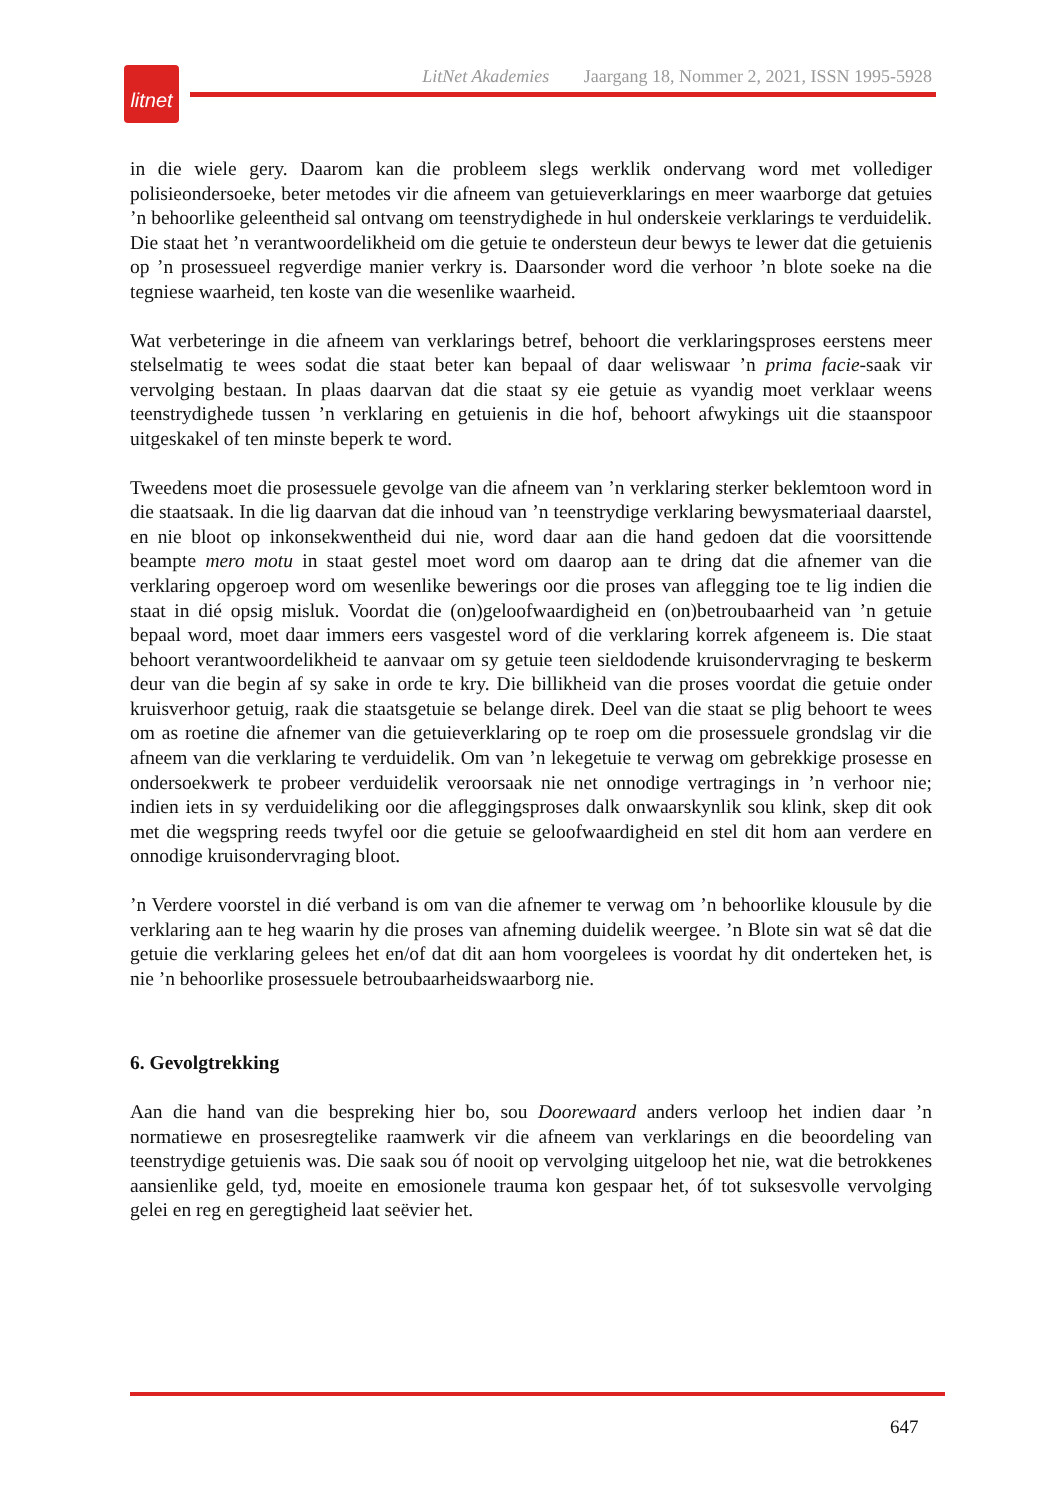litnet
LitNet Akademies Jaargang 18, Nommer 2, 2021, ISSN 1995-5928
in die wiele gery. Daarom kan die probleem slegs werklik ondervang word met vollediger polisieondersoeke, beter metodes vir die afneem van getuieverklarings en meer waarborge dat getuies ’n behoorlike geleentheid sal ontvang om teenstrydighede in hul onderskeie verklarings te verduidelik. Die staat het ’n verantwoordelikheid om die getuie te ondersteun deur bewys te lewer dat die getuienis op ’n prosessueel regverdige manier verkry is. Daarsonder word die verhoor ’n blote soeke na die tegniese waarheid, ten koste van die wesenlike waarheid.
Wat verbeteringe in die afneem van verklarings betref, behoort die verklaringsproses eerstens meer stelselmatig te wees sodat die staat beter kan bepaal of daar weliswaar ’n prima facie-saak vir vervolging bestaan. In plaas daarvan dat die staat sy eie getuie as vyandig moet verklaar weens teenstrydighede tussen ’n verklaring en getuienis in die hof, behoort afwykings uit die staanspoor uitgeskakel of ten minste beperk te word.
Tweedens moet die prosessuele gevolge van die afneem van ’n verklaring sterker beklemtoon word in die staatsaak. In die lig daarvan dat die inhoud van ’n teenstrydige verklaring bewysmateriaal daarstel, en nie bloot op inkonsekwentheid dui nie, word daar aan die hand gedoen dat die voorsittende beampte mero motu in staat gestel moet word om daarop aan te dring dat die afnemer van die verklaring opgeroep word om wesenlike bewerings oor die proses van aflegging toe te lig indien die staat in dié opsig misluk. Voordat die (on)geloofwaardigheid en (on)betroubaarheid van ’n getuie bepaal word, moet daar immers eers vasgestel word of die verklaring korrek afgeneem is. Die staat behoort verantwoordelikheid te aanvaar om sy getuie teen sieldodende kruisondervraging te beskerm deur van die begin af sy sake in orde te kry. Die billikheid van die proses voordat die getuie onder kruisverhoor getuig, raak die staatsgetuie se belange direk. Deel van die staat se plig behoort te wees om as roetine die afnemer van die getuieverklaring op te roep om die prosessuele grondslag vir die afneem van die verklaring te verduidelik. Om van ’n lekegetuie te verwag om gebrekkige prosesse en ondersoekwerk te probeer verduidelik veroorsaak nie net onnodige vertragings in ’n verhoor nie; indien iets in sy verduideliking oor die afleggingsproses dalk onwaarskynlik sou klink, skep dit ook met die wegspring reeds twyfel oor die getuie se geloofwaardigheid en stel dit hom aan verdere en onnodige kruisondervraging bloot.
’n Verdere voorstel in dié verband is om van die afnemer te verwag om ’n behoorlike klousule by die verklaring aan te heg waarin hy die proses van afneming duidelik weergee. ’n Blote sin wat sê dat die getuie die verklaring gelees het en/of dat dit aan hom voorgelees is voordat hy dit onderteken het, is nie ’n behoorlike prosessuele betroubaarheidswaarborg nie.
6. Gevolgtrekking
Aan die hand van die bespreking hier bo, sou Doorewaard anders verloop het indien daar ’n normatiewe en prosesregtelike raamwerk vir die afneem van verklarings en die beoordeling van teenstrydige getuienis was. Die saak sou óf nooit op vervolging uitgeloop het nie, wat die betrokkenes aansienlike geld, tyd, moeite en emosionele trauma kon gespaar het, óf tot suksesvolle vervolging gelei en reg en geregtigheid laat seëvier het.
647